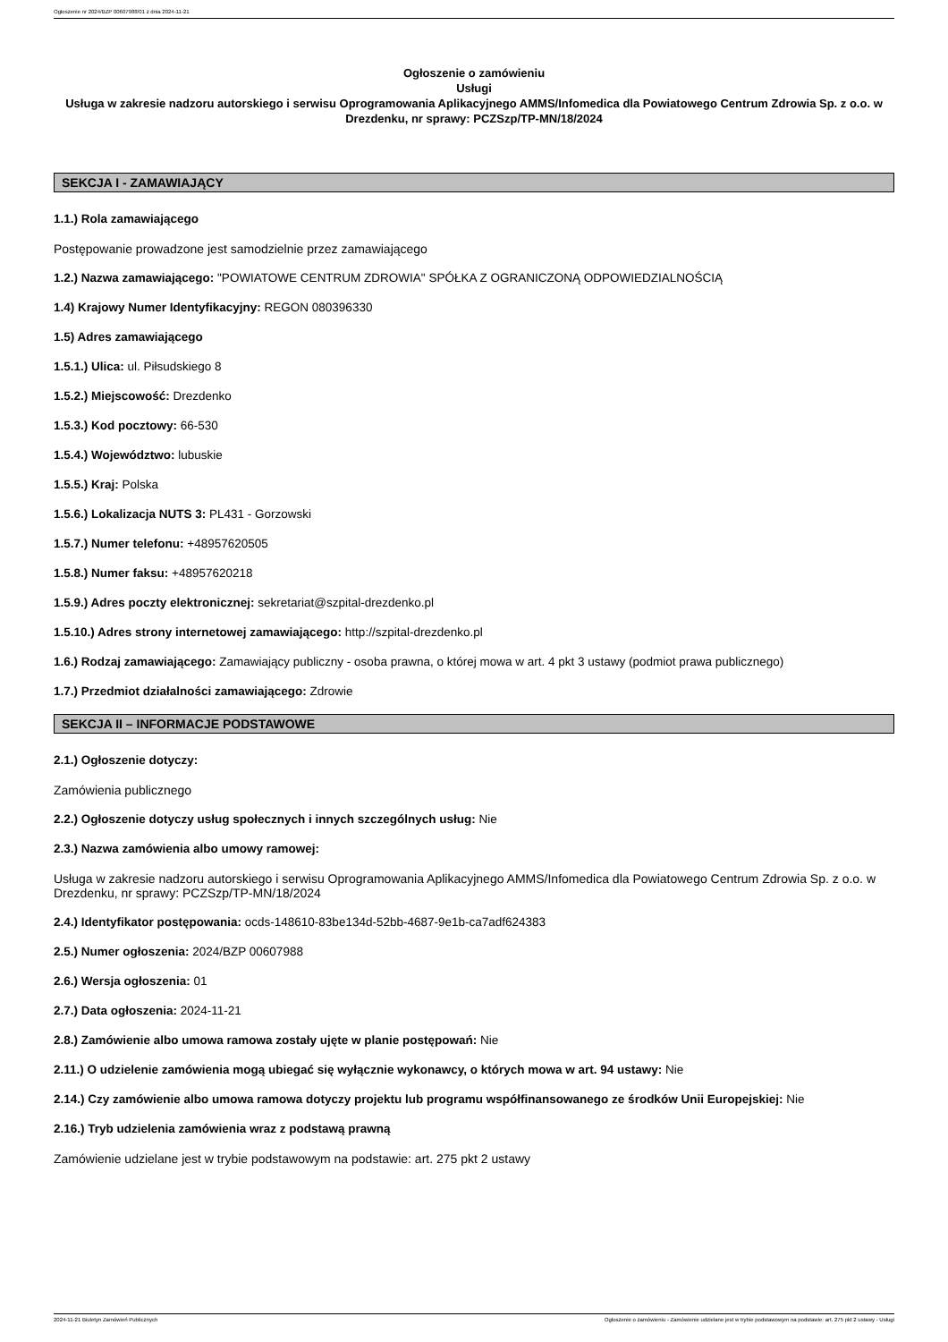Ogłoszenie nr 2024/BZP 00607988/01 z dnia 2024-11-21
Ogłoszenie o zamówieniu
Usługi
Usługa w zakresie nadzoru autorskiego i serwisu Oprogramowania Aplikacyjnego AMMS/Infomedica dla Powiatowego Centrum Zdrowia Sp. z o.o. w Drezdenku, nr sprawy: PCZSzp/TP-MN/18/2024
SEKCJA I - ZAMAWIAJĄCY
1.1.) Rola zamawiającego
Postępowanie prowadzone jest samodzielnie przez zamawiającego
1.2.) Nazwa zamawiającego: "POWIATOWE CENTRUM ZDROWIA" SPÓŁKA Z OGRANICZONĄ ODPOWIEDZIALNOŚCIĄ
1.4) Krajowy Numer Identyfikacyjny: REGON 080396330
1.5) Adres zamawiającego
1.5.1.) Ulica: ul. Piłsudskiego 8
1.5.2.) Miejscowość: Drezdenko
1.5.3.) Kod pocztowy: 66-530
1.5.4.) Województwo: lubuskie
1.5.5.) Kraj: Polska
1.5.6.) Lokalizacja NUTS 3: PL431 - Gorzowski
1.5.7.) Numer telefonu: +48957620505
1.5.8.) Numer faksu: +48957620218
1.5.9.) Adres poczty elektronicznej: sekretariat@szpital-drezdenko.pl
1.5.10.) Adres strony internetowej zamawiającego: http://szpital-drezdenko.pl
1.6.) Rodzaj zamawiającego: Zamawiający publiczny - osoba prawna, o której mowa w art. 4 pkt 3 ustawy (podmiot prawa publicznego)
1.7.) Przedmiot działalności zamawiającego: Zdrowie
SEKCJA II – INFORMACJE PODSTAWOWE
2.1.) Ogłoszenie dotyczy:
Zamówienia publicznego
2.2.) Ogłoszenie dotyczy usług społecznych i innych szczególnych usług: Nie
2.3.) Nazwa zamówienia albo umowy ramowej:
Usługa w zakresie nadzoru autorskiego i serwisu Oprogramowania Aplikacyjnego AMMS/Infomedica dla Powiatowego Centrum Zdrowia Sp. z o.o. w Drezdenku, nr sprawy: PCZSzp/TP-MN/18/2024
2.4.) Identyfikator postępowania: ocds-148610-83be134d-52bb-4687-9e1b-ca7adf624383
2.5.) Numer ogłoszenia: 2024/BZP 00607988
2.6.) Wersja ogłoszenia: 01
2.7.) Data ogłoszenia: 2024-11-21
2.8.) Zamówienie albo umowa ramowa zostały ujęte w planie postępowań: Nie
2.11.) O udzielenie zamówienia mogą ubiegać się wyłącznie wykonawcy, o których mowa w art. 94 ustawy: Nie
2.14.) Czy zamówienie albo umowa ramowa dotyczy projektu lub programu współfinansowanego ze środków Unii Europejskiej: Nie
2.16.) Tryb udzielenia zamówienia wraz z podstawą prawną
Zamówienie udzielane jest w trybie podstawowym na podstawie: art. 275 pkt 2 ustawy
2024-11-21 Biuletyn Zamówień Publicznych Ogłoszenie o zamówieniu - Zamówienie udzielane jest w trybie podstawowym na podstawie: art. 275 pkt 2 ustawy - Usługi